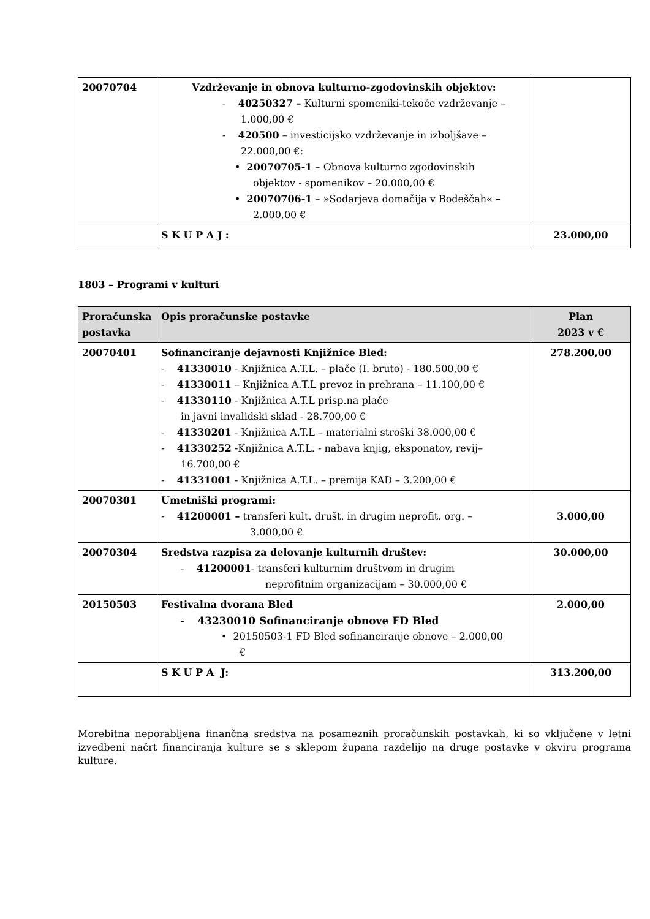| 20070704 | Vzdrževanje in obnova kulturno-zgodovinskih objektov: - 40250327 – Kulturni spomeniki-tekoče vzdrževanje – 1.000,00 € - 420500 – investicijsko vzdrževanje in izboljšave – 22.000,00 €: • 20070705-1 – Obnova kulturno zgodovinskih objektov - spomenikov – 20.000,00 € • 20070706-1 – »Sodarjeva domačija v Bodeščah« – 2.000,00 € | |
| | S K U P A J : | 23.000,00 |
1803 – Programi v kulturi
| Proračunska postavka | Opis proračunske postavke | Plan 2023 v € |
| --- | --- | --- |
| 20070401 | Sofinanciranje dejavnosti Knjižnice Bled: - 41330010 - Knjižnica A.T.L. – plače (I. bruto) - 180.500,00 € - 41330011 – Knjižnica A.T.L prevoz in prehrana – 11.100,00 € - 41330110 - Knjižnica A.T.L prisp.na plače in javni invalidski sklad - 28.700,00 € - 41330201 - Knjižnica A.T.L – materialni stroški 38.000,00 € - 41330252 -Knjižnica A.T.L. - nabava knjig, eksponatov, revij– 16.700,00 € - 41331001 - Knjižnica A.T.L. – premija KAD – 3.200,00 € | 278.200,00 |
| 20070301 | Umetniški programi: - 41200001 – transferi kult. društ. in drugim neprofit. org. – 3.000,00 € | 3.000,00 |
| 20070304 | Sredstva razpisa za delovanje kulturnih društev: - 41200001 - transferi kulturnim društvom in drugim neprofitnim organizacijam – 30.000,00 € | 30.000,00 |
| 20150503 | Festivalna dvorana Bled - 43230010 Sofinanciranje obnove FD Bled • 20150503-1 FD Bled sofinanciranje obnove – 2.000,00 € | 2.000,00 |
| | S K U P A J: | 313.200,00 |
Morebitna neporabljena finančna sredstva na posameznih proračunskih postavkah, ki so vključene v letni izvedbeni načrt financiranja kulture se s sklepom župana razdelijo na druge postavke v okviru programa kulture.